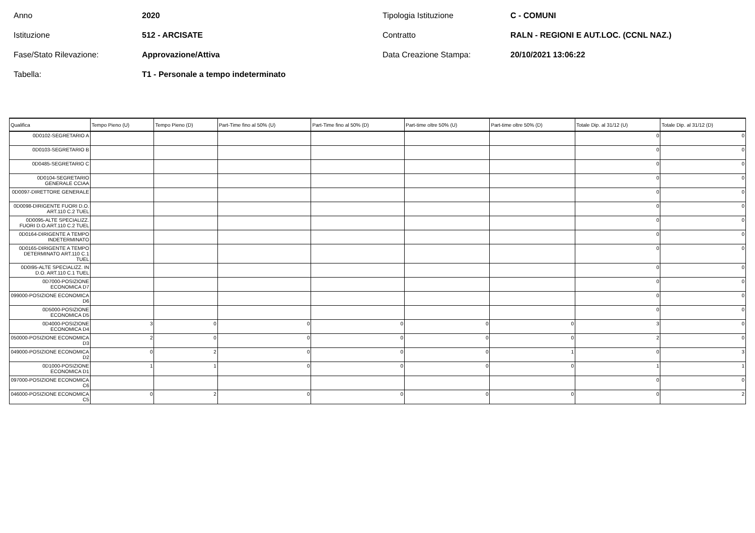Anno
2020
Tipologia Istituzione
C - COMUNI
Istituzione
512 - ARCISATE
Contratto
RALN - REGIONI E AUT.LOC. (CCNL NAZ.)
Fase/Stato Rilevazione:
Approvazione/Attiva
Data Creazione Stampa:
20/10/2021 13:06:22
Tabella:
T1 - Personale a tempo indeterminato
| Qualifica | Tempo Pieno (U) | Tempo Pieno (D) | Part-Time fino al 50% (U) | Part-Time fino al 50% (D) | Part-time oltre 50% (U) | Part-time oltre 50% (D) | Totale Dip. al 31/12 (U) | Totale Dip. al 31/12 (D) |
| --- | --- | --- | --- | --- | --- | --- | --- | --- |
| 0D0102-SEGRETARIO A | | | | | | | 0 | 0 |
| 0D0103-SEGRETARIO B | | | | | | | 0 | 0 |
| 0D0485-SEGRETARIO C | | | | | | | 0 | 0 |
| 0D0104-SEGRETARIO GENERALE CCIAA | | | | | | | 0 | 0 |
| 0D0097-DIRETTORE GENERALE | | | | | | | 0 | 0 |
| 0D0098-DIRIGENTE FUORI D.O. ART.110 C.2 TUEL | | | | | | | 0 | 0 |
| 0D0095-ALTE SPECIALIZZ. FUORI D.O.ART.110 C.2 TUEL | | | | | | | 0 | 0 |
| 0D0164-DIRIGENTE A TEMPO INDETERMINATO | | | | | | | 0 | 0 |
| 0D0165-DIRIGENTE A TEMPO DETERMINATO ART.110 C.1 TUEL | | | | | | | 0 | 0 |
| 0D0I95-ALTE SPECIALIZZ. IN D.O. ART.110 C.1 TUEL | | | | | | | 0 | 0 |
| 0D7000-POSIZIONE ECONOMICA D7 | | | | | | | 0 | 0 |
| 099000-POSIZIONE ECONOMICA D6 | | | | | | | 0 | 0 |
| 0D5000-POSIZIONE ECONOMICA D5 | | | | | | | 0 | 0 |
| 0D4000-POSIZIONE ECONOMICA D4 | 3 | 0 | 0 | 0 | 0 | 0 | 3 | 0 |
| 050000-POSIZIONE ECONOMICA D3 | 2 | 0 | 0 | 0 | 0 | 0 | 2 | 0 |
| 049000-POSIZIONE ECONOMICA D2 | 0 | 2 | 0 | 0 | 0 | 1 | 0 | 3 |
| 0D1000-POSIZIONE ECONOMICA D1 | 1 | 1 | 0 | 0 | 0 | 0 | 1 | 1 |
| 097000-POSIZIONE ECONOMICA C6 | | | | | | | 0 | 0 |
| 046000-POSIZIONE ECONOMICA C5 | 0 | 2 | 0 | 0 | 0 | 0 | 0 | 2 |